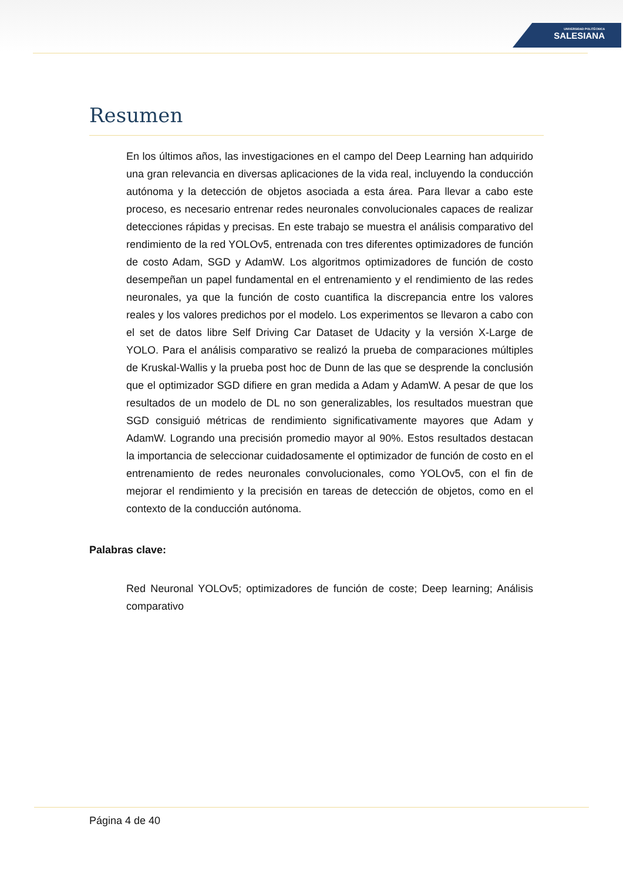UNIVERSIDAD POLITÉCNICA
SALESIANA
Resumen
En los últimos años, las investigaciones en el campo del Deep Learning han adquirido una gran relevancia en diversas aplicaciones de la vida real, incluyendo la conducción autónoma y la detección de objetos asociada a esta área. Para llevar a cabo este proceso, es necesario entrenar redes neuronales convolucionales capaces de realizar detecciones rápidas y precisas. En este trabajo se muestra el análisis comparativo del rendimiento de la red YOLOv5, entrenada con tres diferentes optimizadores de función de costo Adam, SGD y AdamW. Los algoritmos optimizadores de función de costo desempeñan un papel fundamental en el entrenamiento y el rendimiento de las redes neuronales, ya que la función de costo cuantifica la discrepancia entre los valores reales y los valores predichos por el modelo. Los experimentos se llevaron a cabo con el set de datos libre Self Driving Car Dataset de Udacity y la versión X-Large de YOLO. Para el análisis comparativo se realizó la prueba de comparaciones múltiples de Kruskal-Wallis y la prueba post hoc de Dunn de las que se desprende la conclusión que el optimizador SGD difiere en gran medida a Adam y AdamW. A pesar de que los resultados de un modelo de DL no son generalizables, los resultados muestran que SGD consiguió métricas de rendimiento significativamente mayores que Adam y AdamW. Logrando una precisión promedio mayor al 90%. Estos resultados destacan la importancia de seleccionar cuidadosamente el optimizador de función de costo en el entrenamiento de redes neuronales convolucionales, como YOLOv5, con el fin de mejorar el rendimiento y la precisión en tareas de detección de objetos, como en el contexto de la conducción autónoma.
Palabras clave:
Red Neuronal YOLOv5; optimizadores de función de coste; Deep learning; Análisis comparativo
Página 4 de 40